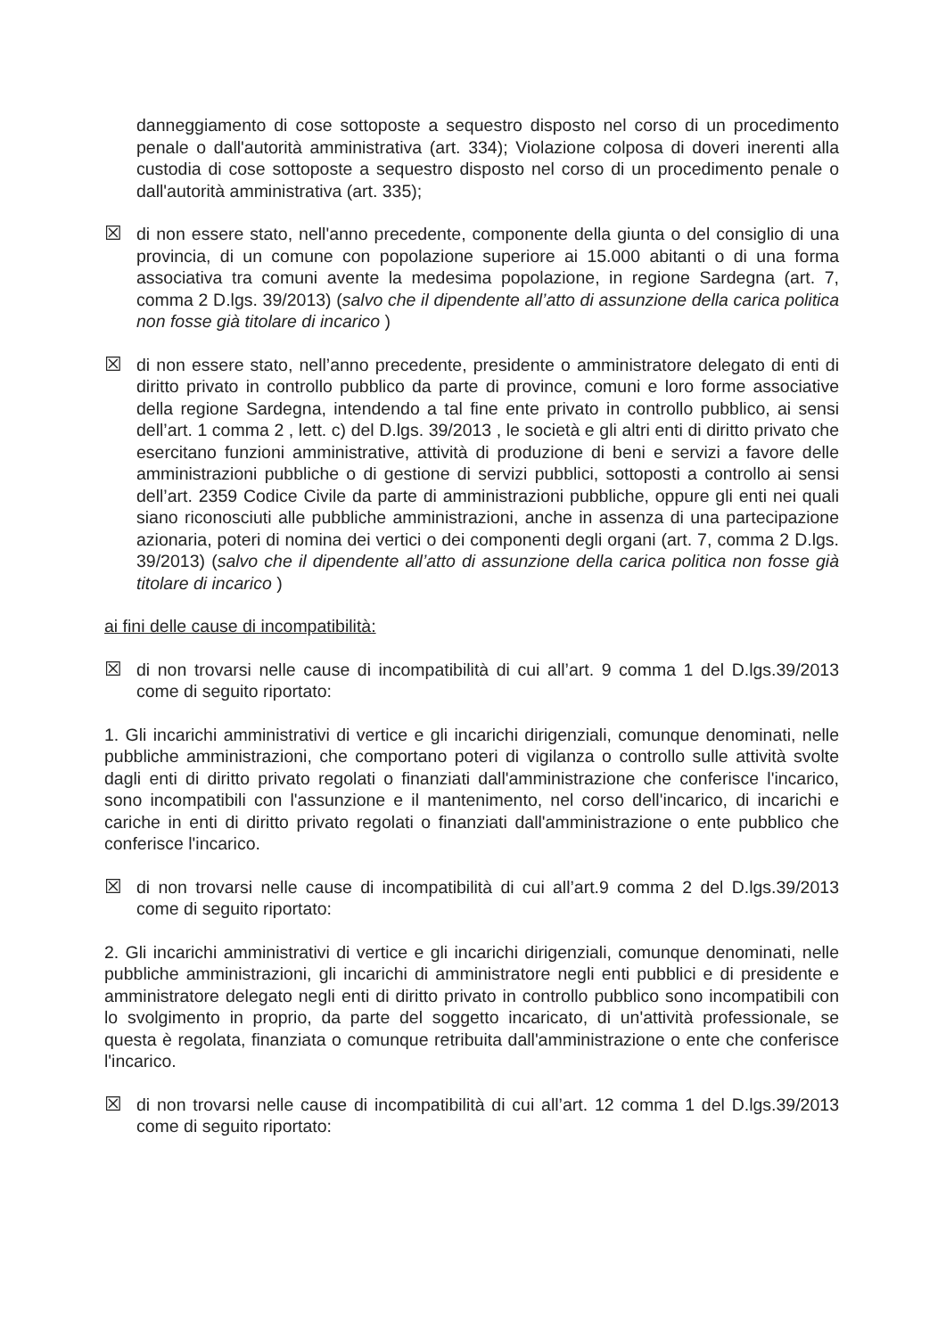danneggiamento di cose sottoposte a sequestro disposto nel corso di un procedimento penale o dall'autorità amministrativa (art. 334); Violazione colposa di doveri inerenti alla custodia di cose sottoposte a sequestro disposto nel corso di un procedimento penale o dall'autorità amministrativa (art. 335);
☒ di non essere stato, nell'anno precedente, componente della giunta o del consiglio di una provincia, di un comune con popolazione superiore ai 15.000 abitanti o di una forma associativa tra comuni avente la medesima popolazione, in regione Sardegna (art. 7, comma 2 D.lgs. 39/2013) (salvo che il dipendente all’atto di assunzione della carica politica non fosse già titolare di incarico )
☒ di non essere stato, nell’anno precedente, presidente o amministratore delegato di enti di diritto privato in controllo pubblico da parte di province, comuni e loro forme associative della regione Sardegna, intendendo a tal fine ente privato in controllo pubblico, ai sensi dell’art. 1 comma 2 , lett. c) del D.lgs. 39/2013 , le società e gli altri enti di diritto privato che esercitano funzioni amministrative, attività di produzione di beni e servizi a favore delle amministrazioni pubbliche o di gestione di servizi pubblici, sottoposti a controllo ai sensi dell’art. 2359 Codice Civile da parte di amministrazioni pubbliche, oppure gli enti nei quali siano riconosciuti alle pubbliche amministrazioni, anche in assenza di una partecipazione azionaria, poteri di nomina dei vertici o dei componenti degli organi (art. 7, comma 2 D.lgs. 39/2013) (salvo che il dipendente all’atto di assunzione della carica politica non fosse già titolare di incarico )
ai fini delle cause di incompatibilità:
☒ di non trovarsi nelle cause di incompatibilità di cui all’art. 9 comma 1 del D.lgs.39/2013 come di seguito riportato:
1. Gli incarichi amministrativi di vertice e gli incarichi dirigenziali, comunque denominati, nelle pubbliche amministrazioni, che comportano poteri di vigilanza o controllo sulle attività svolte dagli enti di diritto privato regolati o finanziati dall'amministrazione che conferisce l'incarico, sono incompatibili con l'assunzione e il mantenimento, nel corso dell'incarico, di incarichi e cariche in enti di diritto privato regolati o finanziati dall'amministrazione o ente pubblico che conferisce l'incarico.
☒ di non trovarsi nelle cause di incompatibilità di cui all’art.9 comma 2 del D.lgs.39/2013 come di seguito riportato:
2. Gli incarichi amministrativi di vertice e gli incarichi dirigenziali, comunque denominati, nelle pubbliche amministrazioni, gli incarichi di amministratore negli enti pubblici e di presidente e amministratore delegato negli enti di diritto privato in controllo pubblico sono incompatibili con lo svolgimento in proprio, da parte del soggetto incaricato, di un'attività professionale, se questa è regolata, finanziata o comunque retribuita dall'amministrazione o ente che conferisce l'incarico.
☒ di non trovarsi nelle cause di incompatibilità di cui all’art. 12 comma 1 del D.lgs.39/2013 come di seguito riportato: